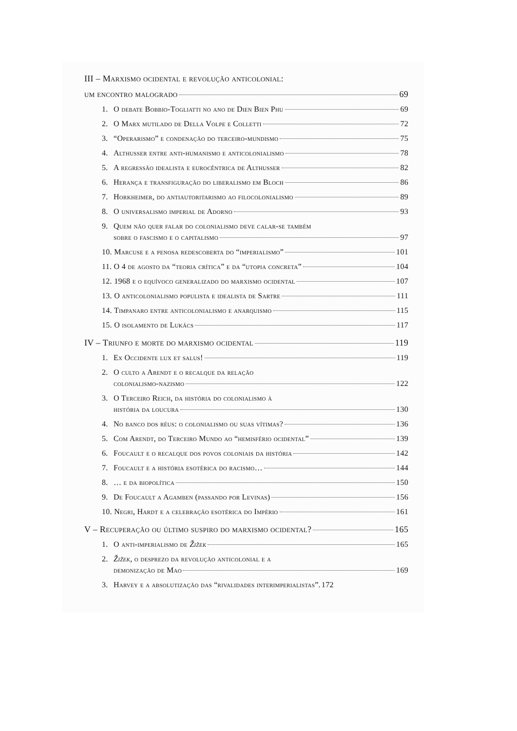III – Marxismo ocidental e revolução anticolonial:
um encontro malogrado 69
1. O debate Bobbio-Togliatti no ano de Dien Bien Phu 69
2. O Marx mutilado de Della Volpe e Colletti 72
3. “Operarismo” e condenação do terceiro-mundismo 75
4. Althusser entre anti-humanismo e anticolonialismo 78
5. A regressão idealista e eurocêntrica de Althusser 82
6. Herança e transfiguração do liberalismo em Bloch 86
7. Horkheimer, do antiautoritarismo ao filocolonialismo 89
8. O universalismo imperial de Adorno 93
9. Quem não quer falar do colonialismo deve calar-se também
sobre o fascismo e o capitalismo 97
10. Marcuse e a penosa redescoberta do “imperialismo” 101
11. O 4 de agosto da “teoria crítica” e da “utopia concreta” 104
12. 1968 e o equívoco generalizado do marxismo ocidental 107
13. O anticolonialismo populista e idealista de Sartre 111
14. Timpanaro entre anticolonialismo e anarquismo 115
15. O isolamento de Lukács 117
IV – Triunfo e morte do marxismo ocidental 119
1. Ex Occidente lux et salus! 119
2. O culto a Arendt e o recalque da relação
colonialismo-nazismo 122
3. O Terceiro Reich, da história do colonialismo à
história da loucura 130
4. No banco dos réus: o colonialismo ou suas vítimas? 136
5. Com Arendt, do Terceiro Mundo ao “hemisfério ocidental” 139
6. Foucault e o recalque dos povos coloniais da história 142
7. Foucault e a história esotérica do racismo… 144
8. … e da biopolítica 150
9. De Foucault a Agamben (passando por Levinas) 156
10. Negri, Hardt e a celebração esotérica do Império 161
V – Recuperação ou último suspiro do marxismo ocidental? 165
1. O anti-imperialismo de Žižek 165
2. Žižek, o desprezo da revolução anticolonial e a
demonização de Mao 169
3. Harvey e a absolutização das “rivalidades interimperialistas”. 172